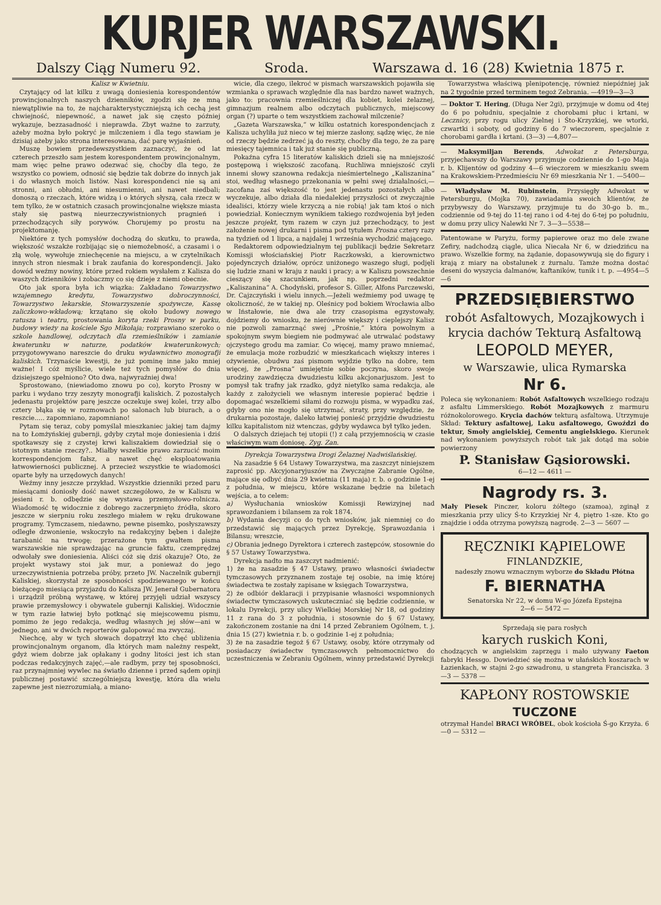KURJER WARSZAWSKI.
Dalszy Ciąg Numeru 92. Sroda. Warszawa d. 16 (28) Kwietnia 1875 r.
Kalisz w Kwietniu.
Czytający od lat kilku z uwagą doniesienia korespondentów prowincjonalnych naszych dzienników, zgodzi się ze mną niewątpliwie na to, że najcharakterystyczniejszą ich cechą jest chwiejność, niepewność, a nawet jak się często później wykazuje, bezzasadność i nieprawda. Zbyt ważne to zarzuty, ażeby można było pokryć je milczeniem i dla tego stawiam je dzisiaj ażeby jako strona interesowana, dać parę wyjaśnień.
Muszę bowiem przedewszystkiem zaznaczyć, że od lat czterech przeszło sam jestem korespondentem prowincjonalnym, mam więc pełne prawo odezwać się, choćby dla tego, że wszystko co powiem, odnosić się będzie tak dobrze do innych jak i do własnych moich listów. Nasi korespondenci nie są ani stronni, ani obłudni, ani niesumienni, ani nawet niedbali; donoszą o rzeczach, które widzą i o których słyszą, cała rzecz w tem tylko, że w ostatnich czasach prowincjonalne większe miasta stały się pastwą nieurzeczywistnionych pragnień i przechodzących siły porywów. Chorujemy po prostu na projektomanję.
Niektóre z tych pomysłów dochodzą do skutku, to prawda, większość wszakże rozbijając się o niemożebność, a czasami i o złą wolę, wywołuje zniechęcenie na miejscu, a w czytelnikach innych stron niesmak i brak zaufania do korespondencji. Jako dowód weźmy nowiny, które przed rokiem wysłałem z Kalisza do waszych dzienników i zobaczmy co się dzieje z niemi obecnie.
Oto jak spora była ich wiązka: Zakładano Towarzystwo wzajemnego kredytu, Towarzystwo dobroczynności, Towarzystwo lekarskie, Stowarzyszenie spożywcze, Kassę zaliczkowo-wkładową; krzątano się około budowy nowego ratusza i teatru, prostowania koryta rzeki Prosny w parku, budowy wieży na kościele Sgo Mikołaja; rozprawiano szeroko o szkole handlowej, odczytach dla rzemieślników i zamianie kwaterunku w naturze, podatków kwaterunkowych; przygotowywano nareszcie do druku wydawnictwo monografji kaliskich. Trzynaście kwestji, że już pominę inne jako mniej ważne! I cóż myślicie, wiele też tych pomysłów do dnia dzisiejszego spełniono? Oto dwa, najwyraźniej dwa!
Sprostowano, (niewiadomo znowu po co), koryto Prosny w parku i wydano trzy zeszyty monografji kaliskich. Z pozostałych jedenastu projektów parę jeszcze oczekuje swej kolei, trzy albo cztery błąka się w rozmowach po salonach lub biurach, a o reszcie..... zapomniano, zapomniano!
Pytam się teraz, coby pomyślał mieszkaniec jakiej tam dajmy na to Łomżyńskiej gubernji, gdyby czytał moje doniesienia i dziś spotkawszy się z czystej krwi kaliszakiem dowiedział się o istotnym stanie rzeczy?.. Miałby wszelkie prawo zarzucić moim korrespondencjom fałsz, a nawet chęć eksploatowania łatwowierności publicznej. A przecież wszystkie te wiadomości oparte były na urzędowych danych!
Weźmy inny jeszcze przykład. Wszystkie dzienniki przed paru miesiącami doniosły dość nawet szczegółowo, że w Kaliszu w jesieni r. b. odbędzie się wystawa przemysłowo-rolnicza. Wiadomość tę widocznie z dobrego zaczerpnięto źródła, skoro jeszcze w sierpniu roku zeszłego miałem w ręku drukowane programy. Tymczasem, niedawno, pewne pisemko, posłyszawszy odległe dzwonienie, wskoczyło na redakcyjny bęben i dalejże tarabanić na trwogę; przerażone tym gwałtem pisma warszawskie nie sprawdzając na gruncie faktu, czemprędzej odwołały swe doniesienia. Aliści cóż się dziś okazuje? Oto, że projekt wystawy stoi jak mur, a ponieważ do jego urzeczywistnienia potrzeba próby, przeto JW. Naczelnik gubernji Kaliskiej, skorzystał ze sposobności spodziewanego w końcu bieżącego miesiąca przyjazdu do Kalisza JW. Jenerał Gubernatora i urządził próbną wystawę, w której przyjęli udział wszyscy prawie przemysłowcy i obywatele gubernji Kaliskiej. Widocznie w tym razie łatwiej było potknąć się miejscowemu pismu, pomimo że jego redakcja, według własnych jej słów—ani w jednego, ani w dwóch reporterów galopować ma zwyczaj.
Niechcę, aby w tych słowach dopatrzył kto chęć ubliżenia prowincjonalnym organom, dla których mam należny respekt, gdyż wiem dobrze jak opłakany i godny litości jest ich stan podczas redakcyjnych zajęć,—ale radbym, przy tej sposobności, raz przynajmniej wywlec na światło dzienne i przed sądem opinji publicznej postawić szczególniejszą kwestję, która dla wielu zapewne jest niezrozumiałą, a miano-
wicie, dla czego, ilekroć w pismach warszawskich pojawiła się wzmianka o sprawach względnie dla nas bardzo nawet ważnych, jako to: pracownia rzemieślniczej dla kobiet, kolei żelaznej, gimnazjum realnem albo odczytach publicznych, miejscowy organ (?) uparte o tem wszystkiem zachował milczenie?
„Gazeta Warszawska,“ w kilku ostatnich korespondencjach z Kalisza uchyliła już nieco w tej mierze zasłony, sądzę więc, że nie od rzeczy będzie zedrzeć ją do reszty, choćby dla tego, że za parę miesięcy tajemnica i tak już stanie się publiczną.
Pokaźna cyfra 15 literatów kaliskich dzieli się na mniejszość postępową i większość zacofaną. Ruchliwa mniejszość czyli innemi słowy szanowna redakcja nieśmiertelnego „Kaliszanina“ stoi, według własnego przekonania w pełni swej działalności,—zacofana zaś większość to jest jedenastu pozostałych albo wyczekuje, albo działa dla niedalekiej przyszłości ot zwyczajnie idealiści, którzy wiele krzyczą a nie robią! jak tam ktoś o nich powiedział. Koniecznym wynikiem takiego rozdwojenia był jeden jeszcze projekt, tym razem w czyn już przechodzący, to jest założenie nowej drukarni i pisma pod tytułem Prosna cztery razy na tydzień od 1 lipca, a najdalej 1 września wychodzić mającego.
Redaktorem odpowiedzialnym tej publikacji będzie Sekretarz Komissji włościańskiej Piotr Raczkowski, a kierownictwo pojedynczych działów, oprócz uniżonego waszego sługi, podjęli się ludzie znani w kraju z nauki i pracy; a w Kaliszu powszechnie cieszący się szacunkiem, jak np. poprzedni redaktor „Kaliszanina“ A. Chodyński, profesor S. Giller, Alfons Parczewski, Dr. Cajzczyński i wielu innych.—Jeżeli weźmiemy pod uwagę tę okoliczność, że w takiej np. Oleśnicy pod bokiem Wrocławia albo w Iństałowie, nie dwa ale trzy czasopisma egzystowały, dojdziemy do wniosku, że nierównie większy i cieplejszy Kalisz nie pozwoli zamarznąć swej „Prośnie,“ która powolnym a spokojnym swym biegiem nie podmywać ale utrwalać podstawy ojczystego grodu ma zamiar. Co więcej, mamy prawo mniemać, że emulacja może rozbudzić w mieszkańcach większy interes i ożywienie, obudwu zaś pismom wyjdzie tylko na dobre, tem więcej, że „Prosna“ umiejętnie sobie poczyna, skoro swoje urodziny zawdzięcza dwudziestu kilku akcjonarjuszom. Jest to pomysł tak trafny jak rzadko, gdyż nietylko sama redakcja, ale każdy z założycieli we własnym interesie popierać będzie i dopomagać wszelkiemi siłami do rozwoju pisma, w wypadku zaś, gdyby ono nie mogło się utrzymać, straty, przy względzie, że drukarnia pozostaje, daleko łatwiej ponieść przyjdzie dwudziestu kilku kapitalistom niż wtenczas, gdyby wydawca był tylko jeden.
O dalszych dziejach tej utopii (!) z całą przyjemnością w czasie właściwym wam doniosę. Zyg. Zan.
Dyrekcja Towarzystwa Drogi Żelaznej Nadwiślańskiej.
Na zasadzie § 64 Ustawy Towarzystwa, ma zaszczyt niniejszem zaprosić pp. Akcyjonaryjuszów na Zwyczajne Zabranie Ogólne, mające się odbyć dnia 29 kwietnia (11 maja) r. b. o godzinie 1-ej z południa, w miejscu, które wskazane będzie na biletach wejścia, a to celem:
a) Wysłuchania wniosków Komissji Rewizyjnej nad sprawozdaniem i bilansem za rok 1874.
b) Wydania decyzji co do tych wniosków, jak niemniej co do przedstawić się mających przez Dyrekcję, Sprawozdania i Bilansu; wreszcie,
c) Obrania jednego Dyrektora i czterech zastępców, stosownie do § 57 Ustawy Towarzystwa.
Dyrekcja nadto ma zaszczyt nadmienić:
1) że na zasadzie § 47 Ustawy, prawo własności świadectw tymczasowych przyznanem zostaje tej osobie, na imię której świadectwa te zostały zapisane w księgach Towarzystwa,
2) że odbiór deklaracji i przypisanie własności wspomnionych świadectw tymczasowych uskuteczniać się będzie codziennie, w lokalu Dyrekcji, przy ulicy Wielkiej Morskiej Nr 18, od godziny 11 z rana do 3 z południa, i stosownie do § 67 Ustawy, zakończonem zostanie na dni 14 przed Zebraniem Ogólnem, t. j. dnia 15 (27) kwietnia r. b. o godzinie 1-ej z południa;
3) że na zasadzie tegoż § 67 Ustawy, osoby, które otrzymały od posiadaczy świadectw tymczasowych pełnomocnictwo do uczestniczenia w Zebraniu Ogólnem, winny przedstawić Dyrekcji
Towarzystwa właściwą plenipotencję, również niepóźniej jak na 2 tygodnie przed terminem tegoż Zebrania. —4919—3—3
— Doktor T. Hering, (Długa Ner 2gi), przyjmuje w domu od 4tej do 6 po południu, specjalnie z chorobami płuc i krtani, w Lecznicy, przy rogu ulicy Zielnej i Śto-Krzyzkiej, we wtorki, czwartki i soboty, od godziny 6 do 7 wieczorem, specjalnie z chorobami gardła i krtani. (3—3) —4,807—
— Maksymiljan Berends, Adwokat z Petersburga, przyjechawszy do Warszawy przyjmuje codziennie do 1-go Maja r. b. Klijentów od godziny 4—6 wieczorem w mieszkaniu swem na Krakowskiem-Przedmieściu Nr 69 mieszkania Nr 1. —5400—
— Władysław M. Rubinstein, Przysięgły Adwokat w Petersburgu, (Mojka 70), zawiadamia swoich klientów, że przybywszy do Warszawy, przyjmuje tu do 30-go b. m., codziennie od 9-tej do 11-tej rano i od 4-tej do 6-tej po południu, w domu przy ulicy Nalewki Nr 7. 3—3—5538—
Patentowane w Paryżu, formy papierowe oraz mo dele zwane Zefiry, nadchodzą ciągle, ulica Niecała Nr 6, w dziedzińcu na prawo. Wszelkie formy, na żądanie, dopasowywują się do figury i krają z miary na obstalunek z żurnalu. Tamże można dostać deseni do wyszycia dalmanów, kaftaników, tunik i t. p. —4954—5—6
PRZEDSIĘBIERSTWO
robót Asfaltowych, Mozajkowych i krycia dachów Tekturą Asfaltową
LEOPOLD MEYER,
w Warszawie, ulica Rymarska
Nr 6.
Poleca się wykonaniem: Robót Asfaltowych wszelkiego rodzaju z asfaltu Limmerskiego. Robót Mozajkowych z marmuru różnokolorowego. Krycia dachów tekturą asfaltową. Utrzymuje Skład: Tektury asfaltowej, Laku asfaltowego, Gwoździ do tektur, Smoły angielskiej, Cementu angielskiego. Kierunek nad wykonaniem powyższych robót tak jak dotąd ma sobie powierzony
P. Stanisław Gąsiorowski.
6—12 — 4611 —
Nagrody rs. 3.
Mały Piesek Pinczer, koloru żółtego (szamoa), zginął z mieszkania przy ulicy Ś-to Krzyzkiej Nr 4, piętro 1-sze. Kto go znajdzie i odda otrzyma powyższą nagrodę. 2—3 — 5607 —
RĘCZNIKI KĄPIELOWE
FINLANDZKIE,
nadeszły znowu wznacznym wyborze do Składu Płótna
F. BIERNATHA
Senatorska Nr 22, w domu W-go Józefa Epstejna
2—6 — 5472 —
Sprzedają się para rosłych
karych ruskich Koni,
chodzących w angielskim zaprzęgu i mało używany Faeton fabryki Hessgo. Dowiedzieć się można w ułańskich koszarach w Łazienkach, w stajni 2-go szwadronu, u stangreta Franciszka. 3—3 — 5378 —
KAPŁONY ROSTOWSKIE
TUCZONE
otrzymał Handel BRACI WRÓBEL, obok kościoła Ś-go Krzyża. 6—0 — 5312 —